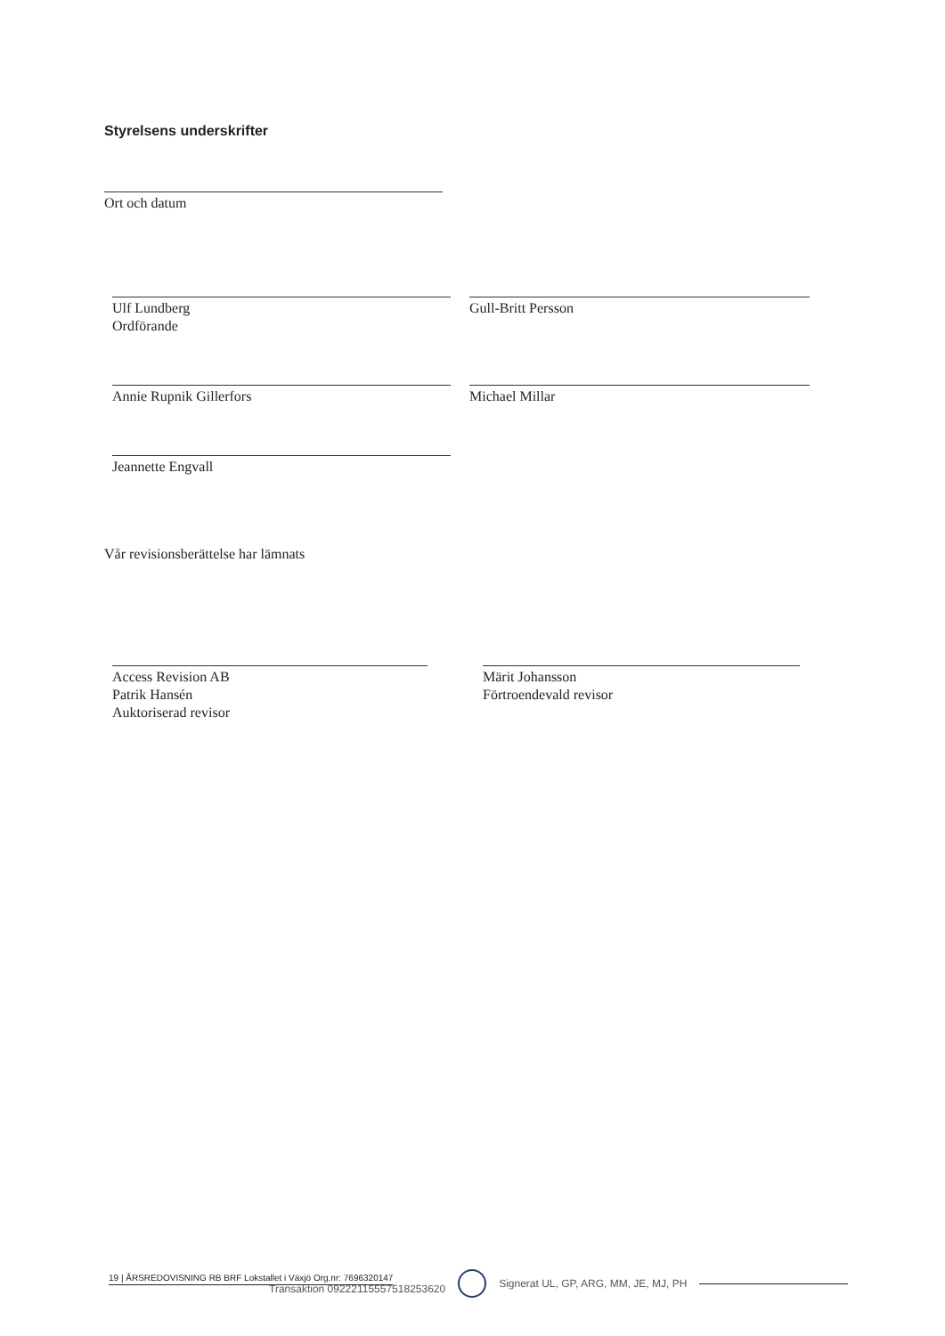Styrelsens underskrifter
Ort och datum
Ulf Lundberg
Ordförande
Gull-Britt Persson
Annie Rupnik Gillerfors Michael Millar
Jeannette Engvall
Vår revisionsberättelse har lämnats
Access Revision AB
Patrik Hansén
Auktoriserad revisor
Märit Johansson
Förtroendevald revisor
19 | ÅRSREDOVISNING RB BRF Lokstallet i Växjö Org.nr: 7696320147
Transaktion 09222115557518253620
Signerat UL, GP, ARG, MM, JE, MJ, PH